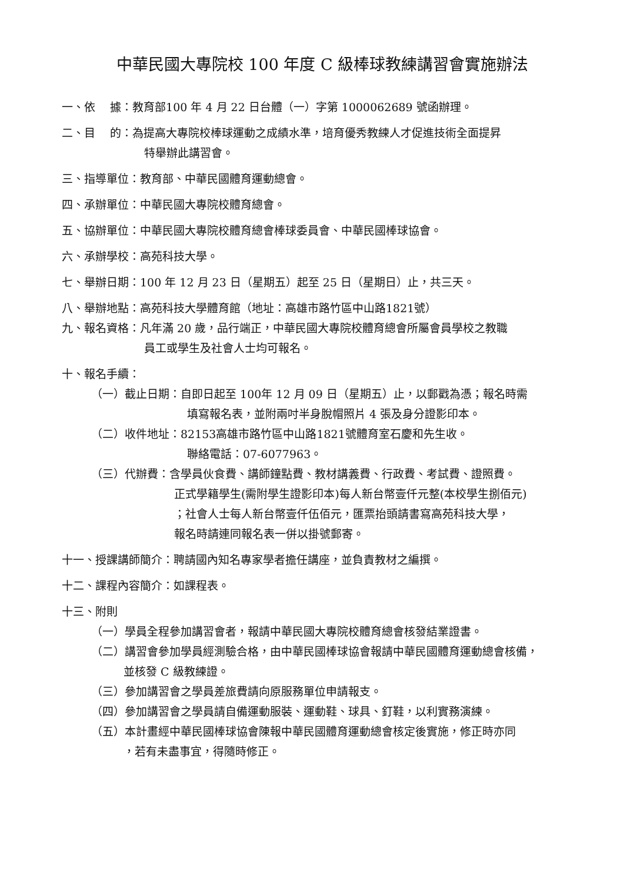中華民國大專院校 100 年度 C 級棒球教練講習會實施辦法
一、依　 據：教育部100 年 4 月 22 日台體（一）字第 1000062689 號函辦理。
二、目　 的：為提高大專院校棒球運動之成績水準，培育優秀教練人才促進技術全面提昇
特舉辦此講習會。
三、指導單位：教育部、中華民國體育運動總會。
四、承辦單位：中華民國大專院校體育總會。
五、協辦單位：中華民國大專院校體育總會棒球委員會、中華民國棒球協會。
六、承辦學校：高苑科技大學。
七、舉辦日期：100 年 12 月 23 日（星期五）起至 25 日（星期日）止，共三天。
八、舉辦地點：高苑科技大學體育館（地址：高雄市路竹區中山路1821號）
九、報名資格：凡年滿 20 歲，品行端正，中華民國大專院校體育總會所屬會員學校之教職
員工或學生及社會人士均可報名。
十、報名手續：
（一）截止日期：自即日起至 100年 12 月 09 日（星期五）止，以郵戳為憑；報名時需
填寫報名表，並附兩吋半身脫帽照片 4 張及身分證影印本。
（二）收件地址：82153高雄市路竹區中山路1821號體育室石慶和先生收。
聯絡電話：07-6077963。
（三）代辦費：含學員伙食費、講師鐘點費、教材講義費、行政費、考試費、證照費。
正式學籍學生(需附學生證影印本)每人新台幣壹仟元整(本校學生捌佰元)
；社會人士每人新台幣壹仟伍佰元，匯票抬頭請書寫高苑科技大學，
報名時請連同報名表一併以掛號郵寄。
十一、授課講師簡介：聘請國內知名專家學者擔任講座，並負責教材之編撰。
十二、課程內容簡介：如課程表。
十三、附則
（一）學員全程參加講習會者，報請中華民國大專院校體育總會核發結業證書。
（二）講習會參加學員經測驗合格，由中華民國棒球協會報請中華民國體育運動總會核備，
並核發 C 級教練證。
（三）參加講習會之學員差旅費請向原服務單位申請報支。
（四）參加講習會之學員請自備運動服裝、運動鞋、球具、釘鞋，以利實務演練。
（五）本計畫經中華民國棒球協會陳報中華民國體育運動總會核定後實施，修正時亦同
，若有未盡事宜，得隨時修正。